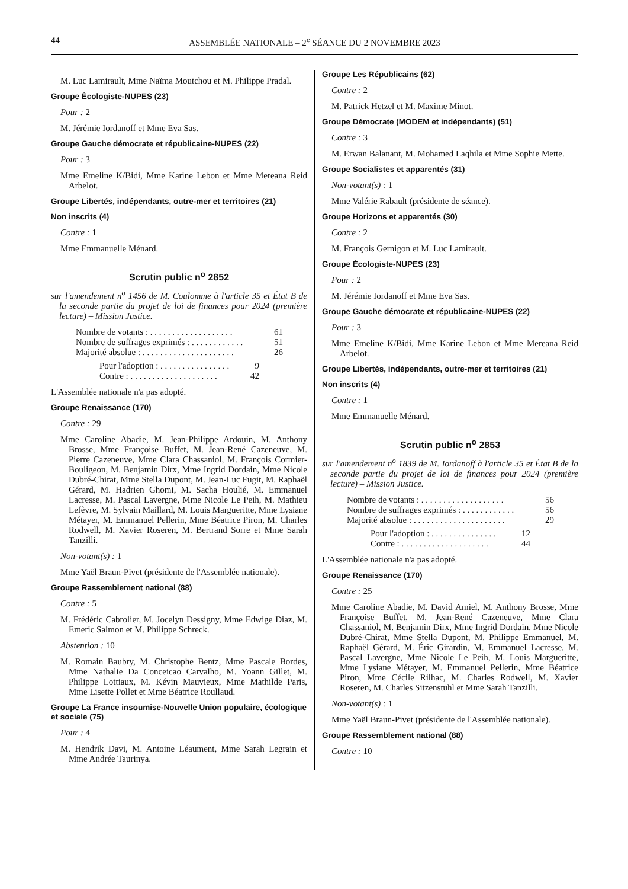44 ASSEMBLÉE NATIONALE – 2<sup>e</sup> SÉANCE DU 2 NOVEMBRE 2023
M. Luc Lamirault, Mme Naïma Moutchou et M. Philippe Pradal.
Groupe Écologiste-NUPES (23)
Pour : 2
M. Jérémie Iordanoff et Mme Eva Sas.
Groupe Gauche démocrate et républicaine-NUPES (22)
Pour : 3
Mme Emeline K/Bidi, Mme Karine Lebon et Mme Mereana Reid Arbelot.
Groupe Libertés, indépendants, outre-mer et territoires (21)
Non inscrits (4)
Contre : 1
Mme Emmanuelle Ménard.
Scrutin public n<sup>o</sup> 2852
sur l'amendement n<sup>o</sup> 1456 de M. Coulomme à l'article 35 et État B de la seconde partie du projet de loi de finances pour 2024 (première lecture) – Mission Justice.
Nombre de votants : . . . . . . . . . . . . . . . . . . . 61
Nombre de suffrages exprimés : . . . . . . . . . . . . 51
Majorité absolue : . . . . . . . . . . . . . . . . . . . . . 26
Pour l'adoption : . . . . . . . . . . . . . . . . 9
Contre : . . . . . . . . . . . . . . . . . . . . 42
L'Assemblée nationale n'a pas adopté.
Groupe Renaissance (170)
Contre : 29
Mme Caroline Abadie, M. Jean-Philippe Ardouin, M. Anthony Brosse, Mme Françoise Buffet, M. Jean-René Cazeneuve, M. Pierre Cazeneuve, Mme Clara Chassaniol, M. François Cormier-Bouligeon, M. Benjamin Dirx, Mme Ingrid Dordain, Mme Nicole Dubré-Chirat, Mme Stella Dupont, M. Jean-Luc Fugit, M. Raphaël Gérard, M. Hadrien Ghomi, M. Sacha Houlié, M. Emmanuel Lacresse, M. Pascal Lavergne, Mme Nicole Le Peih, M. Mathieu Lefèvre, M. Sylvain Maillard, M. Louis Margueritte, Mme Lysiane Métayer, M. Emmanuel Pellerin, Mme Béatrice Piron, M. Charles Rodwell, M. Xavier Roseren, M. Bertrand Sorre et Mme Sarah Tanzilli.
Non-votant(s) : 1
Mme Yaël Braun-Pivet (présidente de l'Assemblée nationale).
Groupe Rassemblement national (88)
Contre : 5
M. Frédéric Cabrolier, M. Jocelyn Dessigny, Mme Edwige Diaz, M. Emeric Salmon et M. Philippe Schreck.
Abstention : 10
M. Romain Baubry, M. Christophe Bentz, Mme Pascale Bordes, Mme Nathalie Da Conceicao Carvalho, M. Yoann Gillet, M. Philippe Lottiaux, M. Kévin Mauvieux, Mme Mathilde Paris, Mme Lisette Pollet et Mme Béatrice Roullaud.
Groupe La France insoumise-Nouvelle Union populaire, écologique et sociale (75)
Pour : 4
M. Hendrik Davi, M. Antoine Léaument, Mme Sarah Legrain et Mme Andrée Taurinya.
Groupe Les Républicains (62)
Contre : 2
M. Patrick Hetzel et M. Maxime Minot.
Groupe Démocrate (MODEM et indépendants) (51)
Contre : 3
M. Erwan Balanant, M. Mohamed Laqhila et Mme Sophie Mette.
Groupe Socialistes et apparentés (31)
Non-votant(s) : 1
Mme Valérie Rabault (présidente de séance).
Groupe Horizons et apparentés (30)
Contre : 2
M. François Gernigon et M. Luc Lamirault.
Groupe Écologiste-NUPES (23)
Pour : 2
M. Jérémie Iordanoff et Mme Eva Sas.
Groupe Gauche démocrate et républicaine-NUPES (22)
Pour : 3
Mme Emeline K/Bidi, Mme Karine Lebon et Mme Mereana Reid Arbelot.
Groupe Libertés, indépendants, outre-mer et territoires (21)
Non inscrits (4)
Contre : 1
Mme Emmanuelle Ménard.
Scrutin public n<sup>o</sup> 2853
sur l'amendement n<sup>o</sup> 1839 de M. Iordanoff à l'article 35 et État B de la seconde partie du projet de loi de finances pour 2024 (première lecture) – Mission Justice.
Nombre de votants : . . . . . . . . . . . . . . . . . . . 56
Nombre de suffrages exprimés : . . . . . . . . . . . . 56
Majorité absolue : . . . . . . . . . . . . . . . . . . . . . 29
Pour l'adoption : . . . . . . . . . . . . . . . 12
Contre : . . . . . . . . . . . . . . . . . . . . 44
L'Assemblée nationale n'a pas adopté.
Groupe Renaissance (170)
Contre : 25
Mme Caroline Abadie, M. David Amiel, M. Anthony Brosse, Mme Françoise Buffet, M. Jean-René Cazeneuve, Mme Clara Chassaniol, M. Benjamin Dirx, Mme Ingrid Dordain, Mme Nicole Dubré-Chirat, Mme Stella Dupont, M. Philippe Emmanuel, M. Raphaël Gérard, M. Éric Girardin, M. Emmanuel Lacresse, M. Pascal Lavergne, Mme Nicole Le Peih, M. Louis Margueritte, Mme Lysiane Métayer, M. Emmanuel Pellerin, Mme Béatrice Piron, Mme Cécile Rilhac, M. Charles Rodwell, M. Xavier Roseren, M. Charles Sitzenstuhl et Mme Sarah Tanzilli.
Non-votant(s) : 1
Mme Yaël Braun-Pivet (présidente de l'Assemblée nationale).
Groupe Rassemblement national (88)
Contre : 10